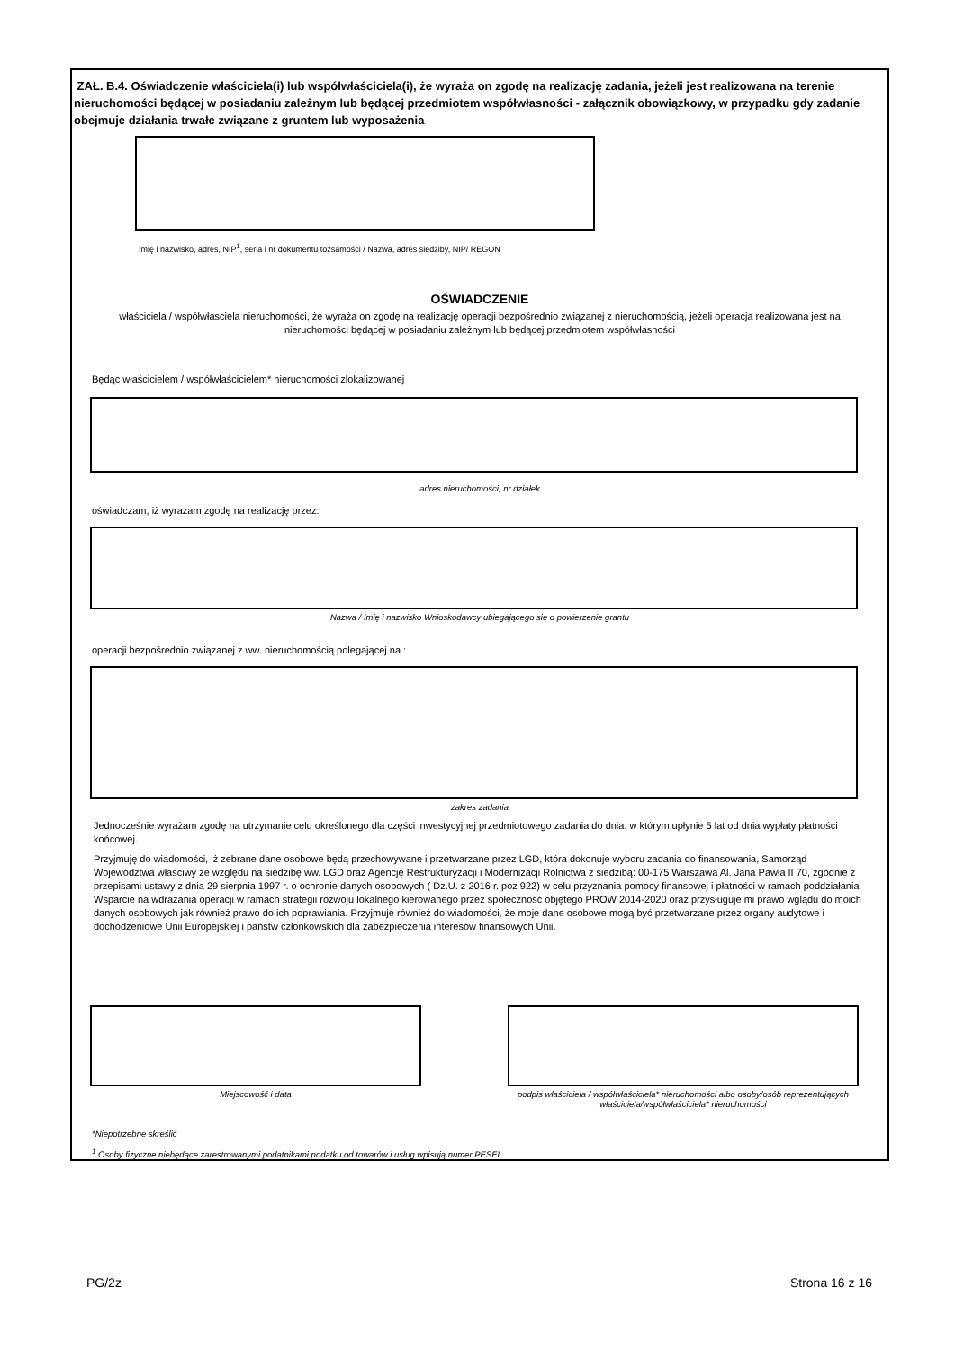ZAŁ. B.4. Oświadczenie właściciela(i) lub współwłaściciela(i), że wyraża on zgodę na realizację zadania, jeżeli jest realizowana na terenie nieruchomości będącej w posiadaniu zależnym lub będącej przedmiotem współwłasności - załącznik obowiązkowy, w przypadku gdy zadanie obejmuje działania trwałe związane z gruntem lub wyposażenia
Imię i nazwisko, adres, NIP<sup>1</sup>, seria i nr dokumentu tożsamości / Nazwa, adres siedziby, NIP/ REGON
OŚWIADCZENIE
właściciela / współwłasciela nieruchomości, że wyraża on zgodę na realizację operacji bezpośrednio związanej z nieruchomością, jeżeli operacja realizowana jest na nieruchomości będącej w posiadaniu zależnym lub będącej przedmiotem współwłasności
Będąc właścicielem / współwłaścicielem* nieruchomości zlokalizowanej
adres nieruchomości, nr działek
oświadczam, iż wyrażam zgodę na realizację przez:
Nazwa / Imię i nazwisko Wnioskodawcy ubiegającego się o powierzenie grantu
operacji bezpośrednio związanej z ww. nieruchomością polegającej na :
zakres zadania
Jednocześnie wyrażam zgodę na utrzymanie celu określonego dla części inwestycyjnej przedmiotowego zadania do dnia, w którym upłynie 5 lat od dnia wypłaty płatności końcowej.
Przyjmuję do wiadomości, iż zebrane dane osobowe będą przechowywane i przetwarzane przez LGD, która dokonuje wyboru zadania do finansowania, Samorząd Województwa właściwy ze względu na siedzibę ww. LGD oraz Agencję Restrukturyzacji i Modernizacji Rolnictwa z siedzibą: 00-175 Warszawa Al. Jana Pawła II 70, zgodnie z przepisami ustawy z dnia 29 sierpnia 1997 r. o ochronie danych osobowych ( Dz.U. z 2016 r. poz 922) w celu przyznania pomocy finansowej i płatności w ramach poddziałania Wsparcie na wdrażania operacji w ramach strategii rozwoju lokalnego kierowanego przez społeczność objętego PROW 2014-2020 oraz przysługuje mi prawo wglądu do moich danych osobowych jak również prawo do ich poprawiania. Przyjmuje również do wiadomości, że moje dane osobowe mogą być przetwarzane przez organy audytowe i dochodzeniowe Unii Europejskiej i państw członkowskich dla zabezpieczenia interesów finansowych Unii.
Miejscowość i data podpis właściciela / współwłaściciela* nieruchomości albo osoby/osób reprezentujących właściciela/współwłaściciela* nieruchomości
*Niepotrzebne skreślić
<sup>1</sup> Osoby fizyczne niebędące zarestrowanymi podatnikami podatku od towarów i usług wpisują numer PESEL.
PG/2z Strona 16 z 16